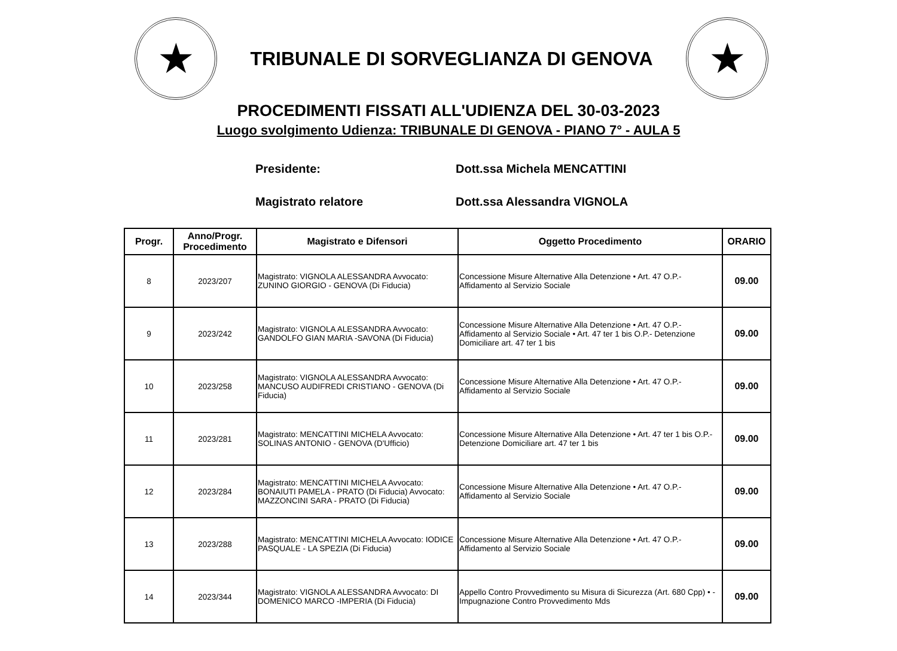★
TRIBUNALE DI SORVEGLIANZA DI GENOVA
★
PROCEDIMENTI FISSATI ALL'UDIENZA DEL 30-03-2023
Luogo svolgimento Udienza: TRIBUNALE DI GENOVA - PIANO 7° - AULA 5
Presidente: Dott.ssa Michela MENCATTINI
Magistrato relatore Dott.ssa Alessandra VIGNOLA
| Progr. | Anno/Progr. Procedimento | Magistrato e Difensori | Oggetto Procedimento | ORARIO |
| --- | --- | --- | --- | --- |
| 8 | 2023/207 | Magistrato: VIGNOLA ALESSANDRA Avvocato: ZUNINO GIORGIO - GENOVA (Di Fiducia) | Concessione Misure Alternative Alla Detenzione • Art. 47 O.P.- Affidamento al Servizio Sociale | 09.00 |
| 9 | 2023/242 | Magistrato: VIGNOLA ALESSANDRA Avvocato: GANDOLFO GIAN MARIA -SAVONA (Di Fiducia) | Concessione Misure Alternative Alla Detenzione • Art. 47 O.P.- Affidamento al Servizio Sociale • Art. 47 ter 1 bis O.P.- Detenzione Domiciliare art. 47 ter 1 bis | 09.00 |
| 10 | 2023/258 | Magistrato: VIGNOLA ALESSANDRA Avvocato: MANCUSO AUDIFREDI CRISTIANO - GENOVA (Di Fiducia) | Concessione Misure Alternative Alla Detenzione • Art. 47 O.P.- Affidamento al Servizio Sociale | 09.00 |
| 11 | 2023/281 | Magistrato: MENCATTINI MICHELA Avvocato: SOLINAS ANTONIO - GENOVA (D'Ufficio) | Concessione Misure Alternative Alla Detenzione • Art. 47 ter 1 bis O.P.- Detenzione Domiciliare art. 47 ter 1 bis | 09.00 |
| 12 | 2023/284 | Magistrato: MENCATTINI MICHELA Avvocato: BONAIUTI PAMELA - PRATO (Di Fiducia) Avvocato: MAZZONCINI SARA - PRATO (Di Fiducia) | Concessione Misure Alternative Alla Detenzione • Art. 47 O.P.- Affidamento al Servizio Sociale | 09.00 |
| 13 | 2023/288 | Magistrato: MENCATTINI MICHELA Avvocato: IODICE PASQUALE - LA SPEZIA (Di Fiducia) | Concessione Misure Alternative Alla Detenzione • Art. 47 O.P.- Affidamento al Servizio Sociale | 09.00 |
| 14 | 2023/344 | Magistrato: VIGNOLA ALESSANDRA Avvocato: DI DOMENICO MARCO -IMPERIA (Di Fiducia) | Appello Contro Provvedimento su Misura di Sicurezza (Art. 680 Cpp) • - Impugnazione Contro Provvedimento Mds | 09.00 |